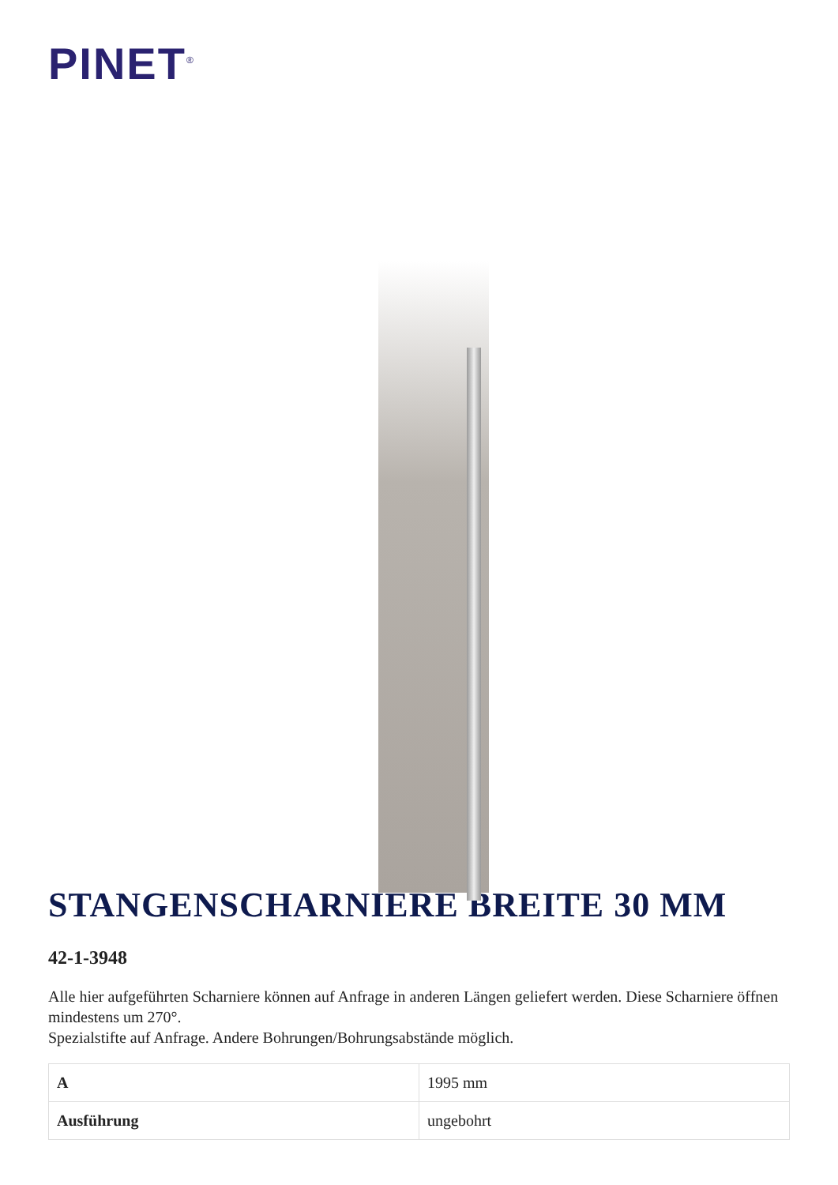PINET<sup>®</sup>
STANGENSCHARNIERE BREITE 30 MM
42-1-3948
Alle hier aufgeführten Scharniere können auf Anfrage in anderen Längen geliefert werden. Diese Scharniere öffnen mindestens um 270°.
Spezialstifte auf Anfrage. Andere Bohrungen/Bohrungsabstände möglich.
| A | 1995 mm |
| Ausführung | ungebohrt |